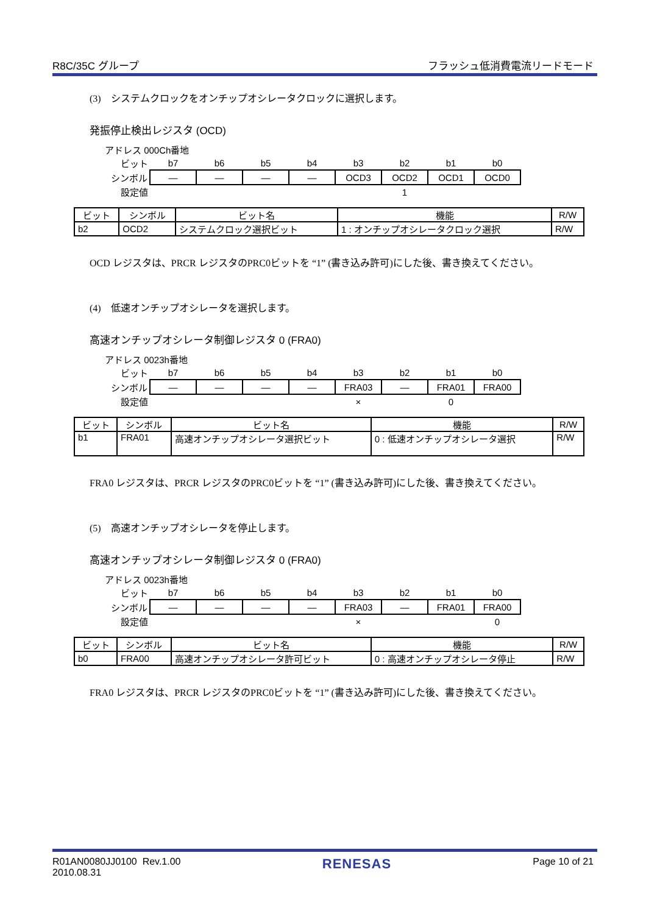R8C/35C グループ フラッシュ低消費電流リードモード
(3)　システムクロックをオンチップオシレータクロックに選択します。
発振停止検出レジスタ (OCD)
アドレス 000Ch番地
| ビット | b7 | b6 | b5 | b4 | b3 | b2 | b1 | b0 |
| シンボル | — | — | — | — | OCD3 | OCD2 | OCD1 | OCD0 |
| 設定値 | | | | | | 1 | | |
| ビット | シンボル | ビット名 | 機能 | R/W |
| --- | --- | --- | --- | --- |
| b2 | OCD2 | システムクロック選択ビット | 1 : オンチップオシレータクロック選択 | R/W |
OCD レジスタは、PRCR レジスタのPRC0ビットを “1” (書き込み許可)にした後、書き換えてください。
(4)　低速オンチップオシレータを選択します。
高速オンチップオシレータ制御レジスタ 0 (FRA0)
アドレス 0023h番地
| ビット | b7 | b6 | b5 | b4 | b3 | b2 | b1 | b0 |
| シンボル | — | — | — | — | FRA03 | — | FRA01 | FRA00 |
| 設定値 | | | | | × | | 0 | |
| ビット | シンボル | ビット名 | 機能 | R/W |
| --- | --- | --- | --- | --- |
| b1 | FRA01 | 高速オンチップオシレータ選択ビット | 0 : 低速オンチップオシレータ選択 | R/W |
FRA0 レジスタは、PRCR レジスタのPRC0ビットを “1” (書き込み許可)にした後、書き換えてください。
(5)　高速オンチップオシレータを停止します。
高速オンチップオシレータ制御レジスタ 0 (FRA0)
アドレス 0023h番地
| ビット | b7 | b6 | b5 | b4 | b3 | b2 | b1 | b0 |
| シンボル | — | — | — | — | FRA03 | — | FRA01 | FRA00 |
| 設定値 | | | | | × | | | 0 |
| ビット | シンボル | ビット名 | 機能 | R/W |
| --- | --- | --- | --- | --- |
| b0 | FRA00 | 高速オンチップオシレータ許可ビット | 0 : 高速オンチップオシレータ停止 | R/W |
FRA0 レジスタは、PRCR レジスタのPRC0ビットを “1” (書き込み許可)にした後、書き換えてください。
R01AN0080JJ0100 Rev.1.00
2010.08.31 RENESAS Page 10 of 21